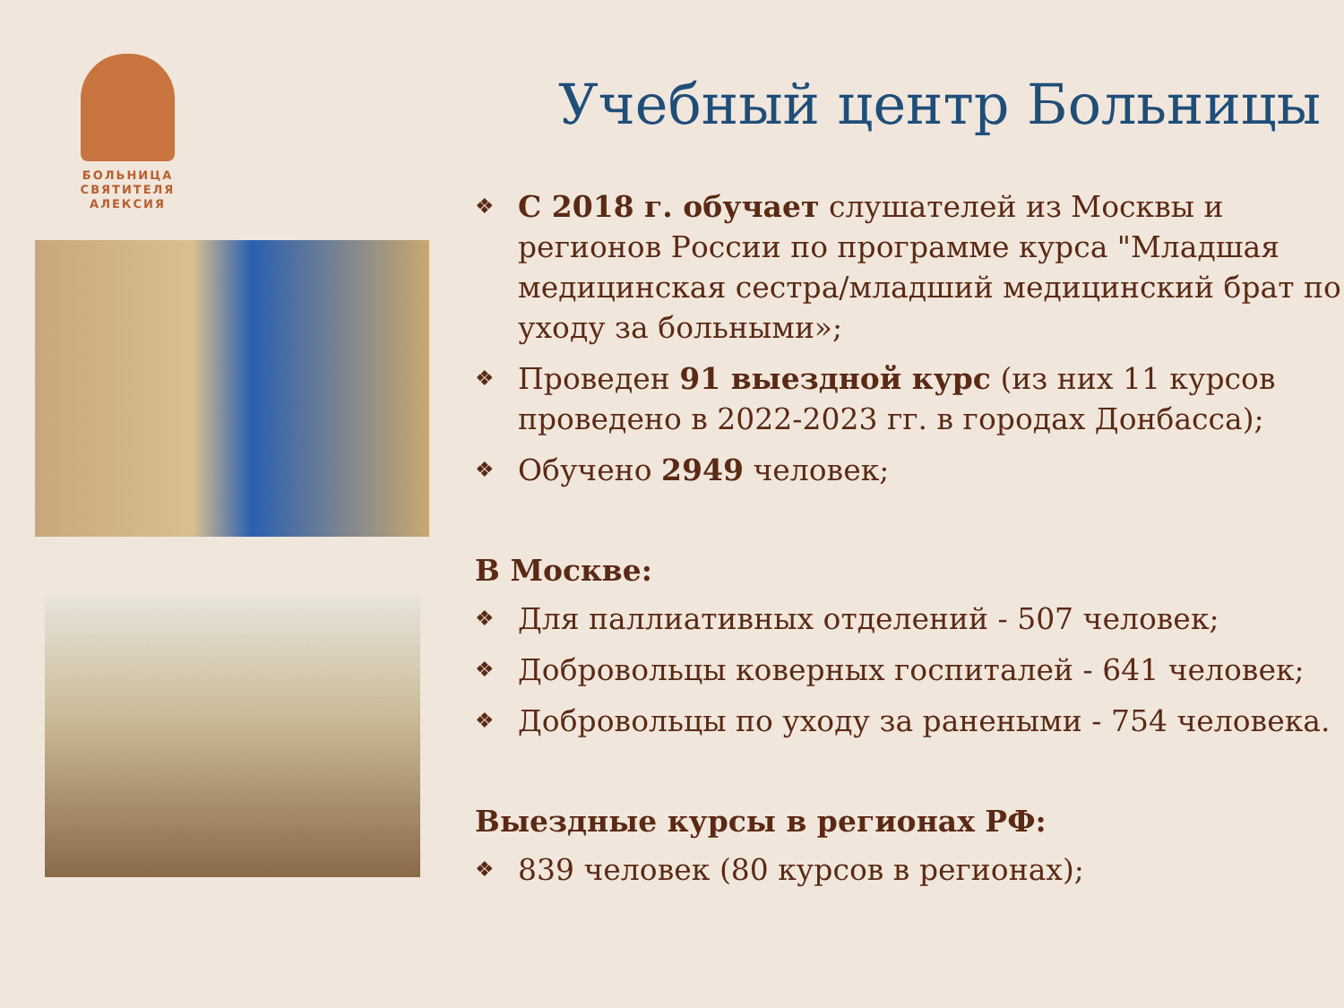БОЛЬНИЦА СВЯТИТЕЛЯ АЛЕКСИЯ
Учебный центр Больницы
❖ С 2018 г. обучает слушателей из Москвы и регионов России по программе курса "Младшая медицинская сестра/младший медицинский брат по уходу за больными»;
❖ Проведен 91 выездной курс (из них 11 курсов проведено в 2022-2023 гг. в городах Донбасса);
❖ Обучено 2949 человек;
В Москве:
❖ Для паллиативных отделений - 507 человек;
❖ Добровольцы коверных госпиталей - 641 человек;
❖ Добровольцы по уходу за ранеными - 754 человека.
Выездные курсы в регионах РФ:
❖ 839 человек (80 курсов в регионах);